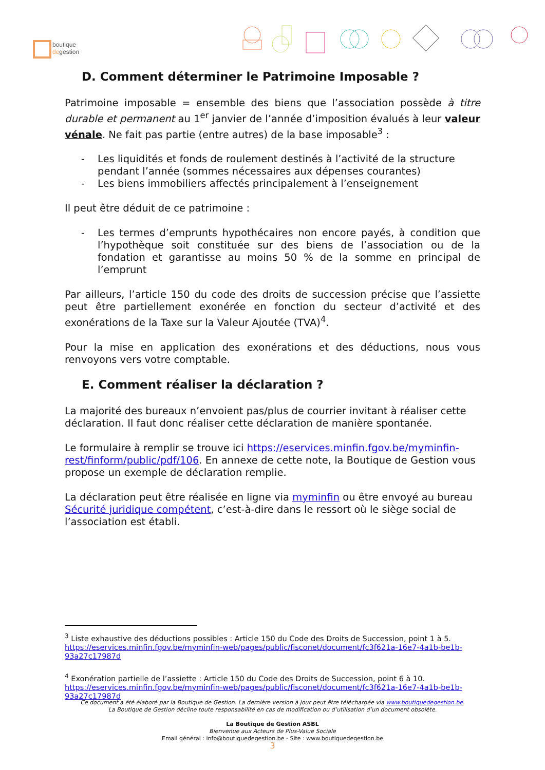boutique
degestion
D. Comment déterminer le Patrimoine Imposable ?
Patrimoine imposable = ensemble des biens que l’association possède à titre durable et permanent au 1<sup>er</sup> janvier de l’année d’imposition évalués à leur valeur vénale. Ne fait pas partie (entre autres) de la base imposable<sup>3</sup> :
- Les liquidités et fonds de roulement destinés à l’activité de la structure pendant l’année (sommes nécessaires aux dépenses courantes)
- Les biens immobiliers affectés principalement à l’enseignement
Il peut être déduit de ce patrimoine :
- Les termes d’emprunts hypothécaires non encore payés, à condition que l’hypothèque soit constituée sur des biens de l’association ou de la fondation et garantisse au moins 50 % de la somme en principal de l’emprunt
Par ailleurs, l’article 150 du code des droits de succession précise que l’assiette peut être partiellement exonérée en fonction du secteur d’activité et des exonérations de la Taxe sur la Valeur Ajoutée (TVA)<sup>4</sup>.
Pour la mise en application des exonérations et des déductions, nous vous renvoyons vers votre comptable.
E. Comment réaliser la déclaration ?
La majorité des bureaux n’envoient pas/plus de courrier invitant à réaliser cette déclaration. Il faut donc réaliser cette déclaration de manière spontanée.
Le formulaire à remplir se trouve ici https://eservices.minfin.fgov.be/myminfin-rest/finform/public/pdf/106. En annexe de cette note, la Boutique de Gestion vous propose un exemple de déclaration remplie.
La déclaration peut être réalisée en ligne via myminfin ou être envoyé au bureau Sécurité juridique compétent, c’est-à-dire dans le ressort où le siège social de l’association est établi.
<sup>3</sup> Liste exhaustive des déductions possibles : Article 150 du Code des Droits de Succession, point 1 à 5. https://eservices.minfin.fgov.be/myminfin-web/pages/public/fisconet/document/fc3f621a-16e7-4a1b-be1b-93a27c17987d
<sup>4</sup> Exonération partielle de l’assiette : Article 150 du Code des Droits de Succession, point 6 à 10. https://eservices.minfin.fgov.be/myminfin-web/pages/public/fisconet/document/fc3f621a-16e7-4a1b-be1b-93a27c17987d
Ce document a été élaboré par la Boutique de Gestion. La dernière version à jour peut être téléchargée via www.boutiquedegestion.be.
La Boutique de Gestion décline toute responsabilité en cas de modification ou d’utilisation d’un document obsolète.
La Boutique de Gestion ASBL
Bienvenue aux Acteurs de Plus-Value Sociale
Email général : info@boutiquedegestion.be - Site : www.boutiquedegestion.be
3